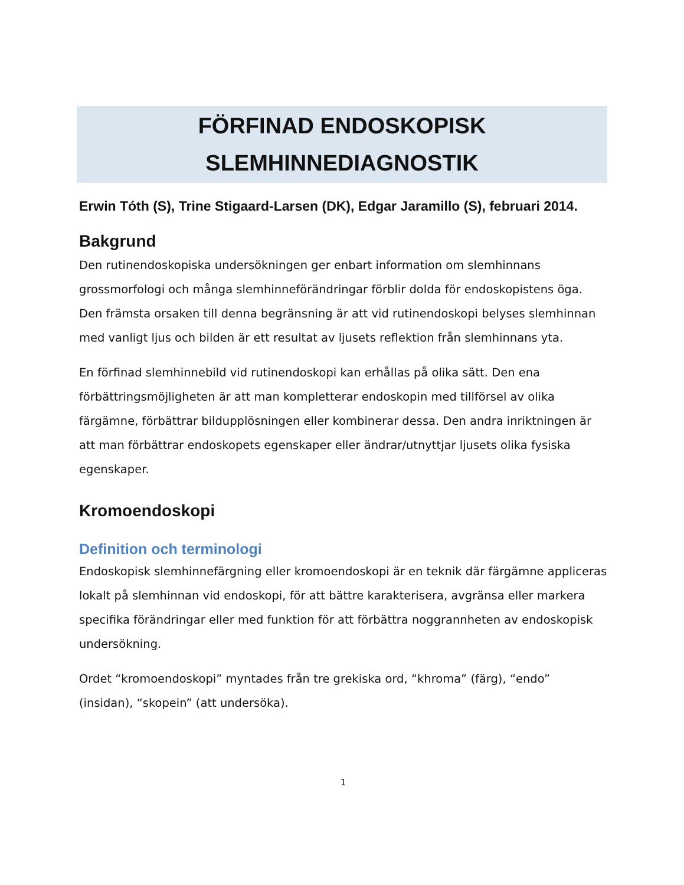FÖRFINAD ENDOSKOPISK
SLEMHINNEDIAGNOSTIK
Erwin Tóth (S), Trine Stigaard-Larsen (DK), Edgar Jaramillo (S), februari 2014.
Bakgrund
Den rutinendoskopiska undersökningen ger enbart information om slemhinnans grossmorfologi och många slemhinneförändringar förblir dolda för endoskopistens öga. Den främsta orsaken till denna begränsning är att vid rutinendoskopi belyses slemhinnan med vanligt ljus och bilden är ett resultat av ljusets reflektion från slemhinnans yta.
En förfinad slemhinnebild vid rutinendoskopi kan erhållas på olika sätt. Den ena förbättringsmöjligheten är att man kompletterar endoskopin med tillförsel av olika färgämne, förbättrar bildupplösningen eller kombinerar dessa. Den andra inriktningen är att man förbättrar endoskopets egenskaper eller ändrar/utnyttjar ljusets olika fysiska egenskaper.
Kromoendoskopi
Definition och terminologi
Endoskopisk slemhinnefärgning eller kromoendoskopi är en teknik där färgämne appliceras lokalt på slemhinnan vid endoskopi, för att bättre karakterisera, avgränsa eller markera specifika förändringar eller med funktion för att förbättra noggrannheten av endoskopisk undersökning.
Ordet “kromoendoskopi” myntades från tre grekiska ord, “khroma” (färg), “endo” (insidan), “skopein” (att undersöka).
1